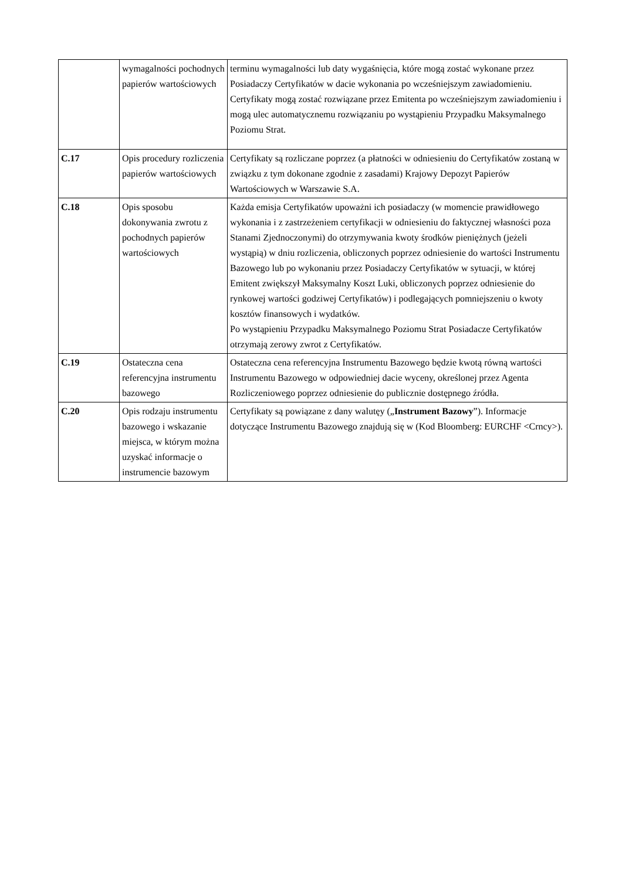| | wymagalności pochodnych papierów wartościowych | terminu wymagalności lub daty wygaśnięcia, które mogą zostać wykonane przez Posiadaczy Certyfikatów w dacie wykonania po wcześniejszym zawiadomieniu. Certyfikaty mogą zostać rozwiązane przez Emitenta po wcześniejszym zawiadomieniu i mogą ulec automatycznemu rozwiązaniu po wystąpieniu Przypadku Maksymalnego Poziomu Strat. |
| C.17 | Opis procedury rozliczenia papierów wartościowych | Certyfikaty są rozliczane poprzez (a płatności w odniesieniu do Certyfikatów zostaną w związku z tym dokonane zgodnie z zasadami) Krajowy Depozyt Papierów Wartościowych w Warszawie S.A. |
| C.18 | Opis sposobu dokonywania zwrotu z pochodnych papierów wartościowych | Każda emisja Certyfikatów upoważni ich posiadaczy (w momencie prawidłowego wykonania i z zastrzeżeniem certyfikacji w odniesieniu do faktycznej własności poza Stanami Zjednoczonymi) do otrzymywania kwoty środków pieniężnych (jeżeli wystąpią) w dniu rozliczenia, obliczonych poprzez odniesienie do wartości Instrumentu Bazowego lub po wykonaniu przez Posiadaczy Certyfikatów w sytuacji, w której Emitent zwiększył Maksymalny Koszt Luki, obliczonych poprzez odniesienie do rynkowej wartości godziwej Certyfikatów) i podlegających pomniejszeniu o kwoty kosztów finansowych i wydatków. Po wystąpieniu Przypadku Maksymalnego Poziomu Strat Posiadacze Certyfikatów otrzymają zerowy zwrot z Certyfikatów. |
| C.19 | Ostateczna cena referencyjna instrumentu bazowego | Ostateczna cena referencyjna Instrumentu Bazowego będzie kwotą równą wartości Instrumentu Bazowego w odpowiedniej dacie wyceny, określonej przez Agenta Rozliczeniowego poprzez odniesienie do publicznie dostępnego źródła. |
| C.20 | Opis rodzaju instrumentu bazowego i wskazanie miejsca, w którym można uzyskać informacje o instrumencie bazowym | Certyfikaty są powiązane z dany walutęy („ Instrument Bazowy ”). Informacje dotyczące Instrumentu Bazowego znajdują się w (Kod Bloomberg: EURCHF <Crncy>). |